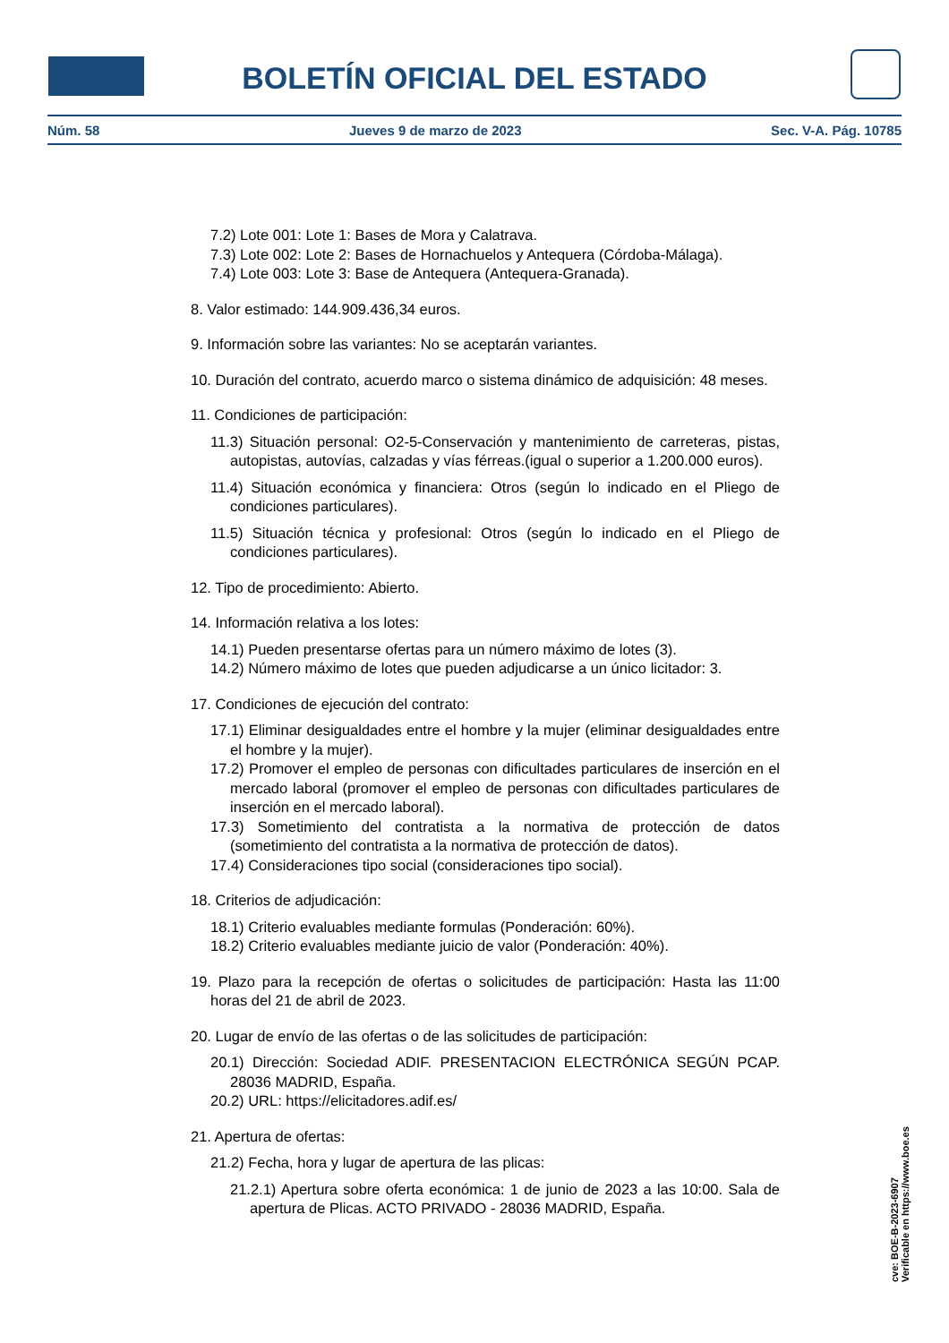BOLETÍN OFICIAL DEL ESTADO
Núm. 58 Jueves 9 de marzo de 2023 Sec. V-A. Pág. 10785
7.2) Lote 001: Lote 1: Bases de Mora y Calatrava.
7.3) Lote 002: Lote 2: Bases de Hornachuelos y Antequera (Córdoba-Málaga).
7.4) Lote 003: Lote 3: Base de Antequera (Antequera-Granada).
8. Valor estimado: 144.909.436,34 euros.
9. Información sobre las variantes: No se aceptarán variantes.
10. Duración del contrato, acuerdo marco o sistema dinámico de adquisición: 48 meses.
11. Condiciones de participación:
11.3) Situación personal: O2-5-Conservación y mantenimiento de carreteras, pistas, autopistas, autovías, calzadas y vías férreas.(igual o superior a 1.200.000 euros).
11.4) Situación económica y financiera: Otros (según lo indicado en el Pliego de condiciones particulares).
11.5) Situación técnica y profesional: Otros (según lo indicado en el Pliego de condiciones particulares).
12. Tipo de procedimiento: Abierto.
14. Información relativa a los lotes:
14.1) Pueden presentarse ofertas para un número máximo de lotes (3).
14.2) Número máximo de lotes que pueden adjudicarse a un único licitador: 3.
17. Condiciones de ejecución del contrato:
17.1) Eliminar desigualdades entre el hombre y la mujer (eliminar desigualdades entre el hombre y la mujer).
17.2) Promover el empleo de personas con dificultades particulares de inserción en el mercado laboral (promover el empleo de personas con dificultades particulares de inserción en el mercado laboral).
17.3) Sometimiento del contratista a la normativa de protección de datos (sometimiento del contratista a la normativa de protección de datos).
17.4) Consideraciones tipo social (consideraciones tipo social).
18. Criterios de adjudicación:
18.1) Criterio evaluables mediante formulas (Ponderación: 60%).
18.2) Criterio evaluables mediante juicio de valor (Ponderación: 40%).
19. Plazo para la recepción de ofertas o solicitudes de participación: Hasta las 11:00 horas del 21 de abril de 2023.
20. Lugar de envío de las ofertas o de las solicitudes de participación:
20.1) Dirección: Sociedad ADIF. PRESENTACION ELECTRÓNICA SEGÚN PCAP. 28036 MADRID, España.
20.2) URL: https://elicitadores.adif.es/
21. Apertura de ofertas:
21.2) Fecha, hora y lugar de apertura de las plicas:
21.2.1) Apertura sobre oferta económica: 1 de junio de 2023 a las 10:00. Sala de apertura de Plicas. ACTO PRIVADO - 28036 MADRID, España.
cve: BOE-B-2023-6907
Verificable en https://www.boe.es